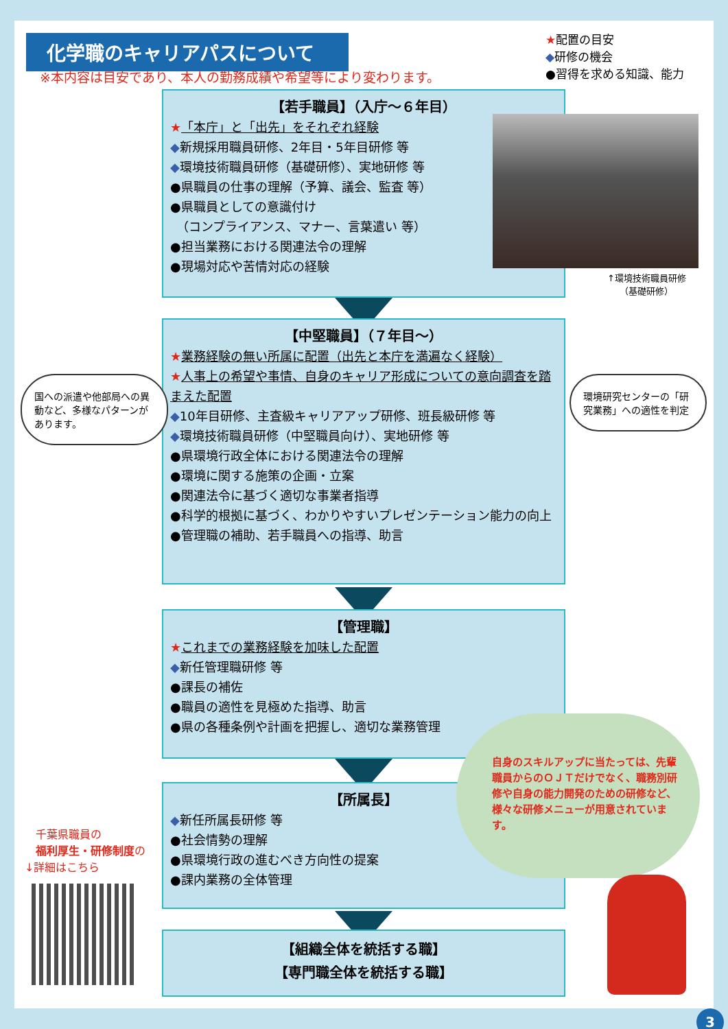化学職のキャリアパスについて
※本内容は目安であり、本人の勤務成績や希望等により変わります。
★配置の目安
◆研修の機会
●習得を求める知識、能力
【若手職員】（入庁～６年目）
★「本庁」と「出先」をそれぞれ経験
◆新規採用職員研修、2年目・5年目研修 等
◆環境技術職員研修（基礎研修）、実地研修 等
●県職員の仕事の理解（予算、議会、監査 等）
●県職員としての意識付け
　（コンプライアンス、マナー、言葉遣い 等）
●担当業務における関連法令の理解
●現場対応や苦情対応の経験
↑環境技術職員研修
（基礎研修）
【中堅職員】（７年目～）
★業務経験の無い所属に配置（出先と本庁を満遍なく経験）
★人事上の希望や事情、自身のキャリア形成についての意向調査を踏まえた配置
◆10年目研修、主査級キャリアアップ研修、班長級研修 等
◆環境技術職員研修（中堅職員向け）、実地研修 等
●県環境行政全体における関連法令の理解
●環境に関する施策の企画・立案
●関連法令に基づく適切な事業者指導
●科学的根拠に基づく、わかりやすいプレゼンテーション能力の向上
●管理職の補助、若手職員への指導、助言
国への派遣や他部局への異動など、多様なパターンがあります。
環境研究センターの「研究業務」への適性を判定
【管理職】
★これまでの業務経験を加味した配置
◆新任管理職研修 等
●課長の補佐
●職員の適性を見極めた指導、助言
●県の各種条例や計画を把握し、適切な業務管理
【所属長】
◆新任所属長研修 等
●社会情勢の理解
●県環境行政の進むべき方向性の提案
●課内業務の全体管理
自身のスキルアップに当たっては、先輩職員からのＯＪＴだけでなく、職務別研修や自身の能力開発のための研修など、様々な研修メニューが用意されています。
【組織全体を統括する職】
【専門職全体を統括する職】
　千葉県職員の
　福利厚生・研修制度の
↓詳細はこちら
3